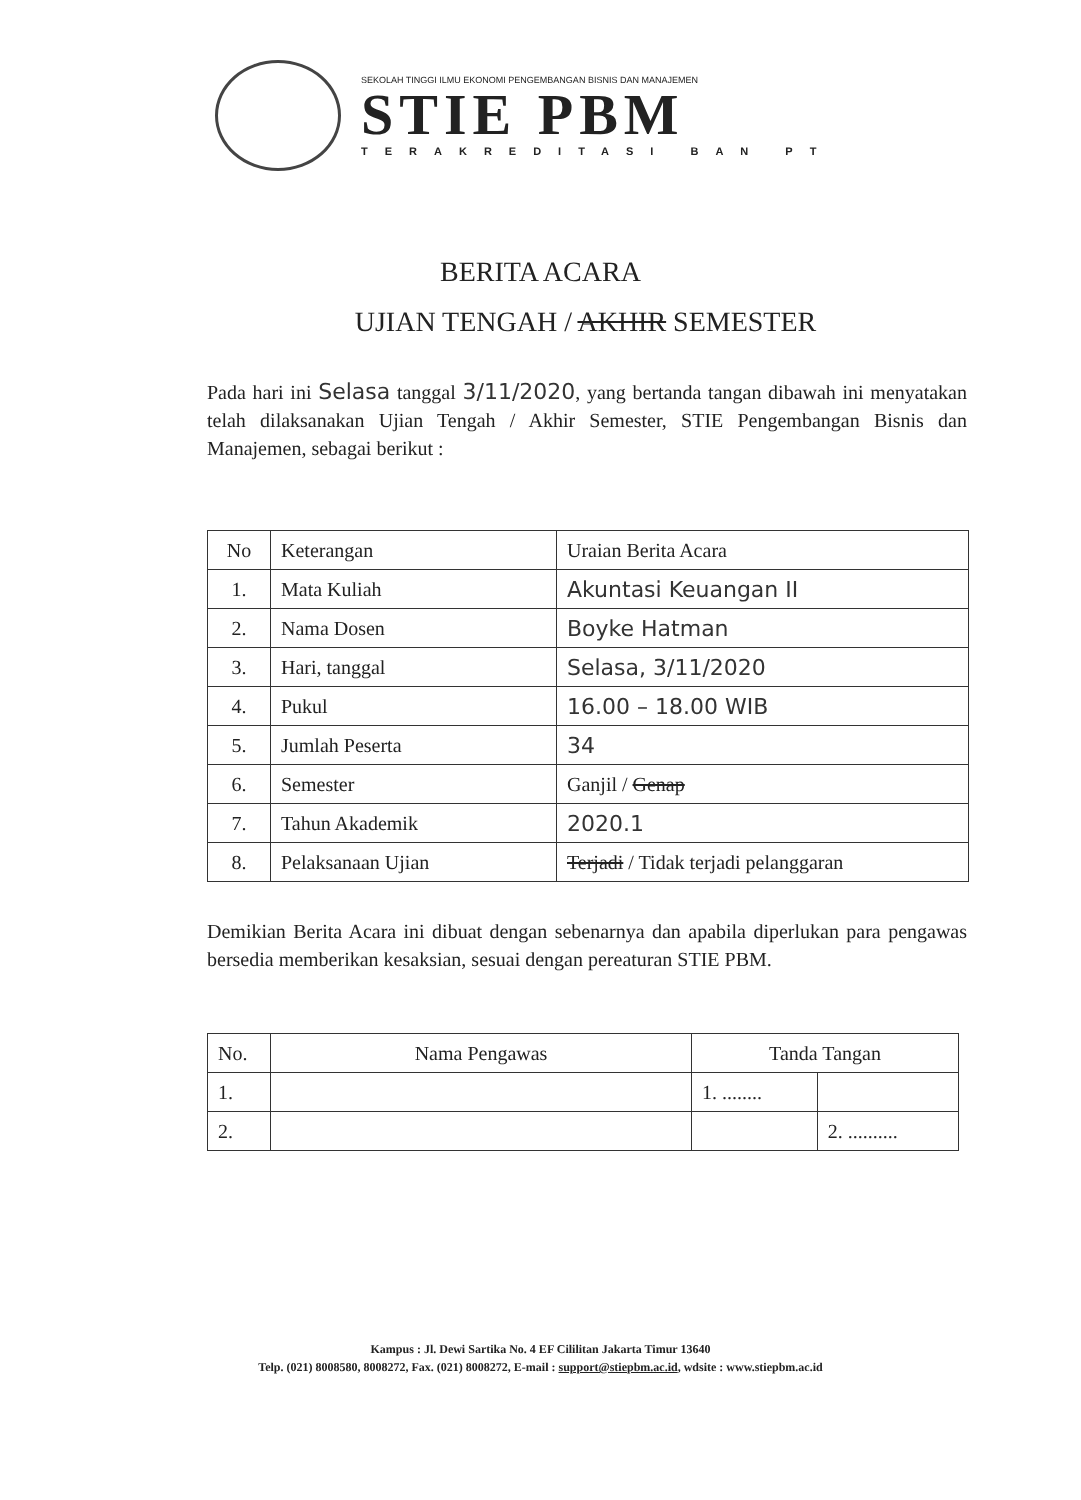SEKOLAH TINGGI ILMU EKONOMI PENGEMBANGAN BISNIS DAN MANAJEMEN
STIE PBM
TERAKREDITASI BAN PT
BERITA ACARA
UJIAN TENGAH / AKHIR SEMESTER
Pada hari ini Selasa tanggal 3/11/2020, yang bertanda tangan dibawah ini menyatakan telah dilaksanakan Ujian Tengah / Akhir Semester, STIE Pengembangan Bisnis dan Manajemen, sebagai berikut :
| No | Keterangan | Uraian Berita Acara |
| --- | --- | --- |
| 1. | Mata Kuliah | Akuntasi Keuangan II |
| 2. | Nama Dosen | Boyke Hatman |
| 3. | Hari, tanggal | Selasa, 3/11/2020 |
| 4. | Pukul | 16.00 – 18.00 WIB |
| 5. | Jumlah Peserta | 34 |
| 6. | Semester | Ganjil / Genap |
| 7. | Tahun Akademik | 2020.1 |
| 8. | Pelaksanaan Ujian | Terjadi / Tidak terjadi pelanggaran |
Demikian Berita Acara ini dibuat dengan sebenarnya dan apabila diperlukan para pengawas bersedia memberikan kesaksian, sesuai dengan pereaturan STIE PBM.
| No. | Nama Pengawas | Tanda Tangan | |
| --- | --- | --- | --- |
| 1. | | 1. ........ | |
| 2. | | | 2. .......... |
Kampus : Jl. Dewi Sartika No. 4 EF Cililitan Jakarta Timur 13640
Telp. (021) 8008580, 8008272, Fax. (021) 8008272, E-mail : support@stiepbm.ac.id, wdsite : www.stiepbm.ac.id